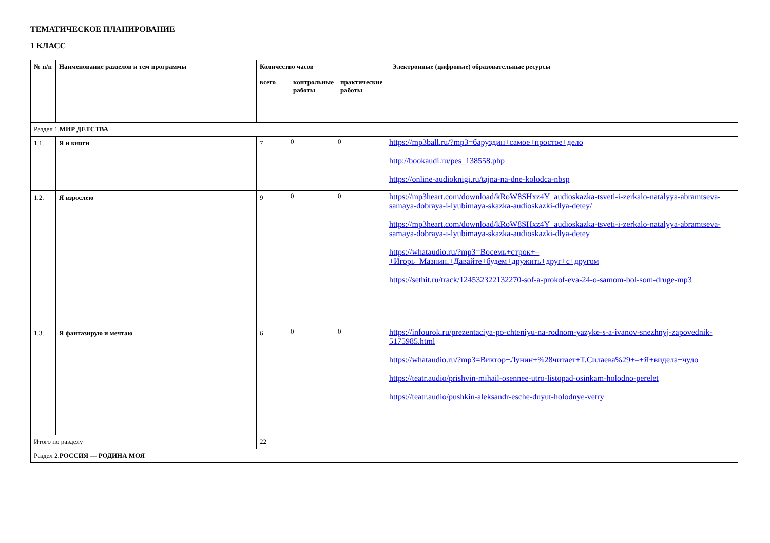ТЕМАТИЧЕСКОЕ ПЛАНИРОВАНИЕ
1 КЛАСС
| № п/п | Наименование разделов и тем программы | Количество часов | | | Электронные (цифровые) образовательные ресурсы |
| --- | --- | --- | --- | --- | --- |
| | | всего | контрольные работы | практические работы | |
| Раздел 1. МИР ДЕТСТВА | | | | | |
| 1.1. | Я и книги | 7 | 0 | 0 | https://mp3ball.ru/?mp3=баруздин+самое+простое+дело http://bookaudi.ru/pes_138558.php https://online-audioknigi.ru/tajna-na-dne-kolodca-nbsp |
| 1.2. | Я взрослею | 9 | 0 | 0 | https://mp3heart.com/download/kRoW8SHxz4Y_audioskazka-tsveti-i-zerkalo-natalyya-abramtseva-samaya-dobraya-i-lyubimaya-skazka-audioskazki-dlya-detey/ https://mp3heart.com/download/kRoW8SHxz4Y_audioskazka-tsveti-i-zerkalo-natalyya-abramtseva-samaya-dobraya-i-lyubimaya-skazka-audioskazki-dlya-detey https://whataudio.ru/?mp3=Восемь+строк+– +Игорь+Мазнин.+Давайте+будем+дружить+друг+с+другом https://sethit.ru/track/124532322132270-sof-a-prokof-eva-24-o-samom-bol-som-druge-mp3 |
| 1.3. | Я фантазирую и мечтаю | 6 | 0 | 0 | https://infourok.ru/prezentaciya-po-chteniyu-na-rodnom-yazyke-s-a-ivanov-snezhnyj-zapovednik-5175985.html https://whataudio.ru/?mp3=Виктор+Лунин+%28читает+Т.Силаева%29+–+Я+видела+чудо https://teatr.audio/prishvin-mihail-osennee-utro-listopad-osinkam-holodno-perelet https://teatr.audio/pushkin-aleksandr-esche-duyut-holodnye-vetry |
| Итого по разделу | | 22 | | | |
| Раздел 2. РОССИЯ — РОДИНА МОЯ | | | | | |